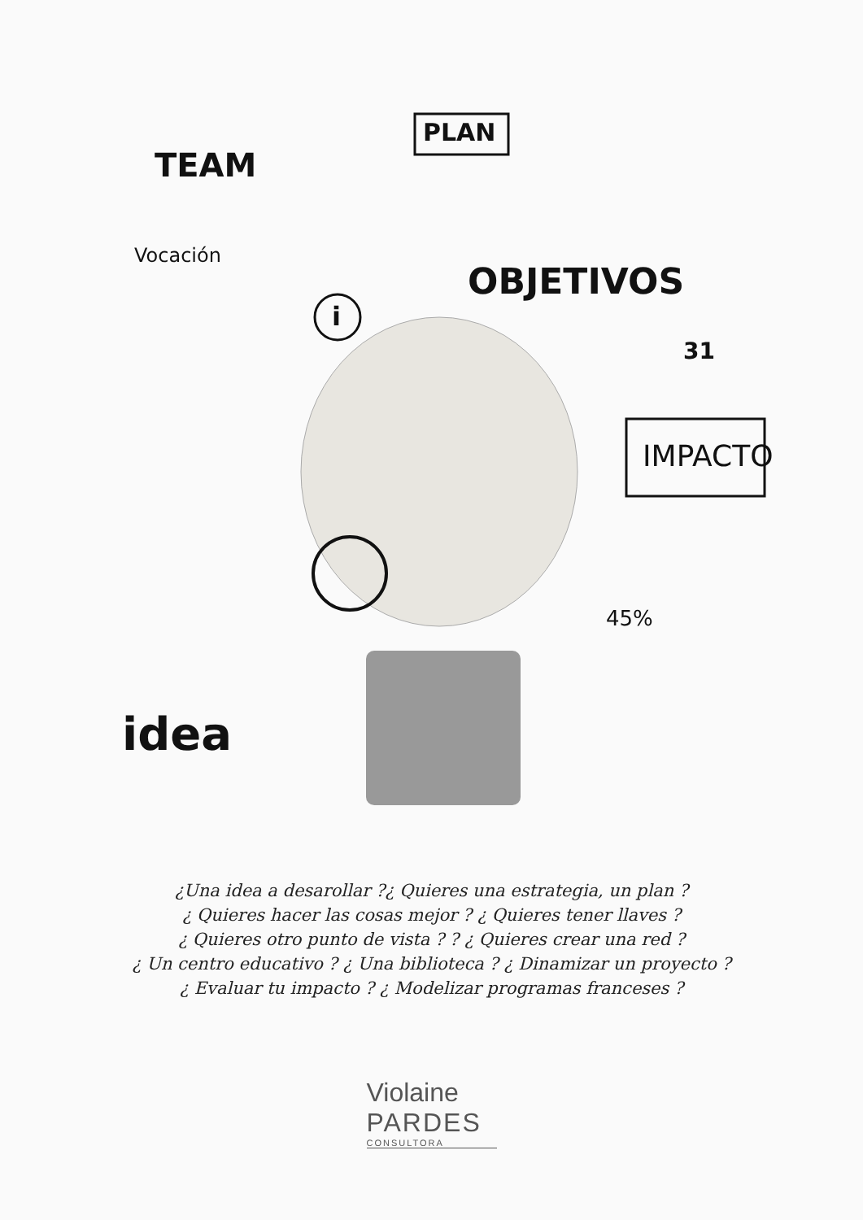TEAM
PLAN
Vocación
i
OBJETIVOS
31
IMPACTO
45%
idea
¿Una idea a desarollar ?¿ Quieres una estrategia, un plan ?
¿ Quieres hacer las cosas mejor ? ¿ Quieres tener llaves ?
¿ Quieres otro punto de vista ? ? ¿ Quieres crear una red ?
¿ Un centro educativo ? ¿ Una biblioteca ? ¿ Dinamizar un proyecto ?
¿ Evaluar tu impacto ? ¿ Modelizar programas franceses ?
Violaine
PARDES
CONSULTORA